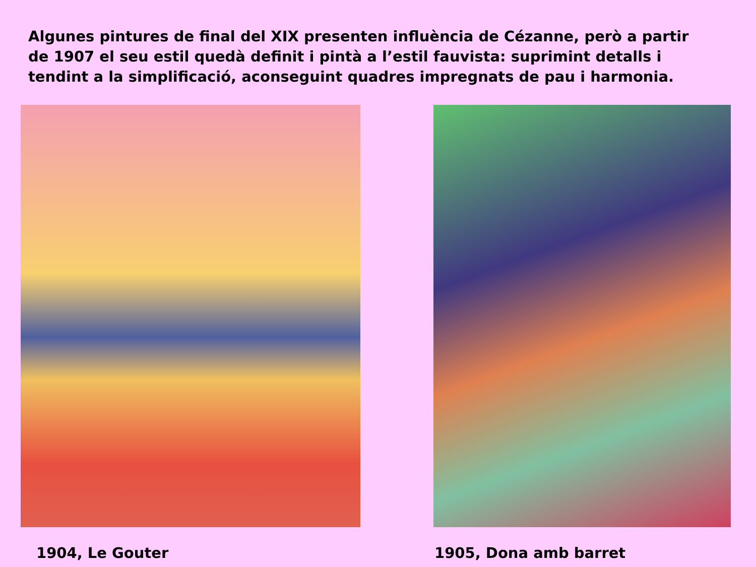Algunes pintures de final del XIX presenten influència de Cézanne, però a partir de 1907 el seu estil quedà definit i pintà a l’estil fauvista: suprimint detalls i tendint a la simplificació, aconseguint quadres impregnats de pau i harmonia.
1904, Le Gouter 1905, Dona amb barret